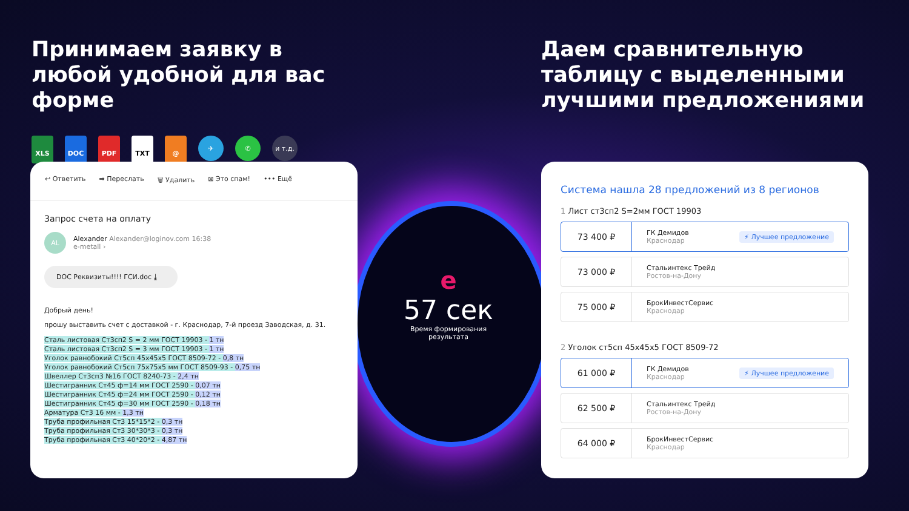Принимаем заявку в любой удобной для вас форме
XLS DOC PDF TXT @
✈ ✆ и т.д.
Даем сравнительную таблицу с выделенными лучшими предложениями
↩ Ответить ➡ Переслать 🗑 Удалить ⊠ Это спам! ••• Ещё
Запрос счета на оплату
AL
Alexander Alexander@loginov.com 16:38
e-metall ›
DOC Реквизиты!!!! ГСИ.doc ⤓
Добрый день!
прошу выставить счет с доставкой - г. Краснодар, 7-й проезд Заводская, д. 31.
Сталь листовая Ст3сп2 S = 2 мм ГОСТ 19903 - 1 тн
Сталь листовая Ст3сп2 S = 3 мм ГОСТ 19903 - 1 тн
Уголок равнобокий Ст5сп 45x45x5 ГОСТ 8509-72 - 0,8 тн
Уголок равнобокий Ст5сп 75x75x5 мм ГОСТ 8509-93 - 0,75 тн
Швеллер Ст3сп3 №16 ГОСТ 8240-73 - 2,4 тн
Шестигранник Ст45 ф=14 мм ГОСТ 2590 - 0,07 тн
Шестигранник Ст45 ф=24 мм ГОСТ 2590 - 0,12 тн
Шестигранник Ст45 ф=30 мм ГОСТ 2590 - 0,18 тн
Арматура Ст3 16 мм - 1,3 тн
Труба профильная Ст3 15*15*2 - 0,3 тн
Труба профильная Ст3 30*30*3 - 0,3 тн
Труба профильная Ст3 40*20*2 - 4,87 тн
e
57 сек
Время формирования результата
Система нашла 28 предложений из 8 регионов
1 Лист ст3сп2 S=2мм ГОСТ 19903
73 400 ₽
ГК Демидов
Краснодар
⚡ Лучшее предложение
73 000 ₽
Стальинтекс Трейд
Ростов-на-Дону
75 000 ₽
БрокИнвестСервис
Краснодар
2 Уголок ст5сп 45x45x5 ГОСТ 8509-72
61 000 ₽
ГК Демидов
Краснодар
⚡ Лучшее предложение
62 500 ₽
Стальинтекс Трейд
Ростов-на-Дону
64 000 ₽
БрокИнвестСервис
Краснодар